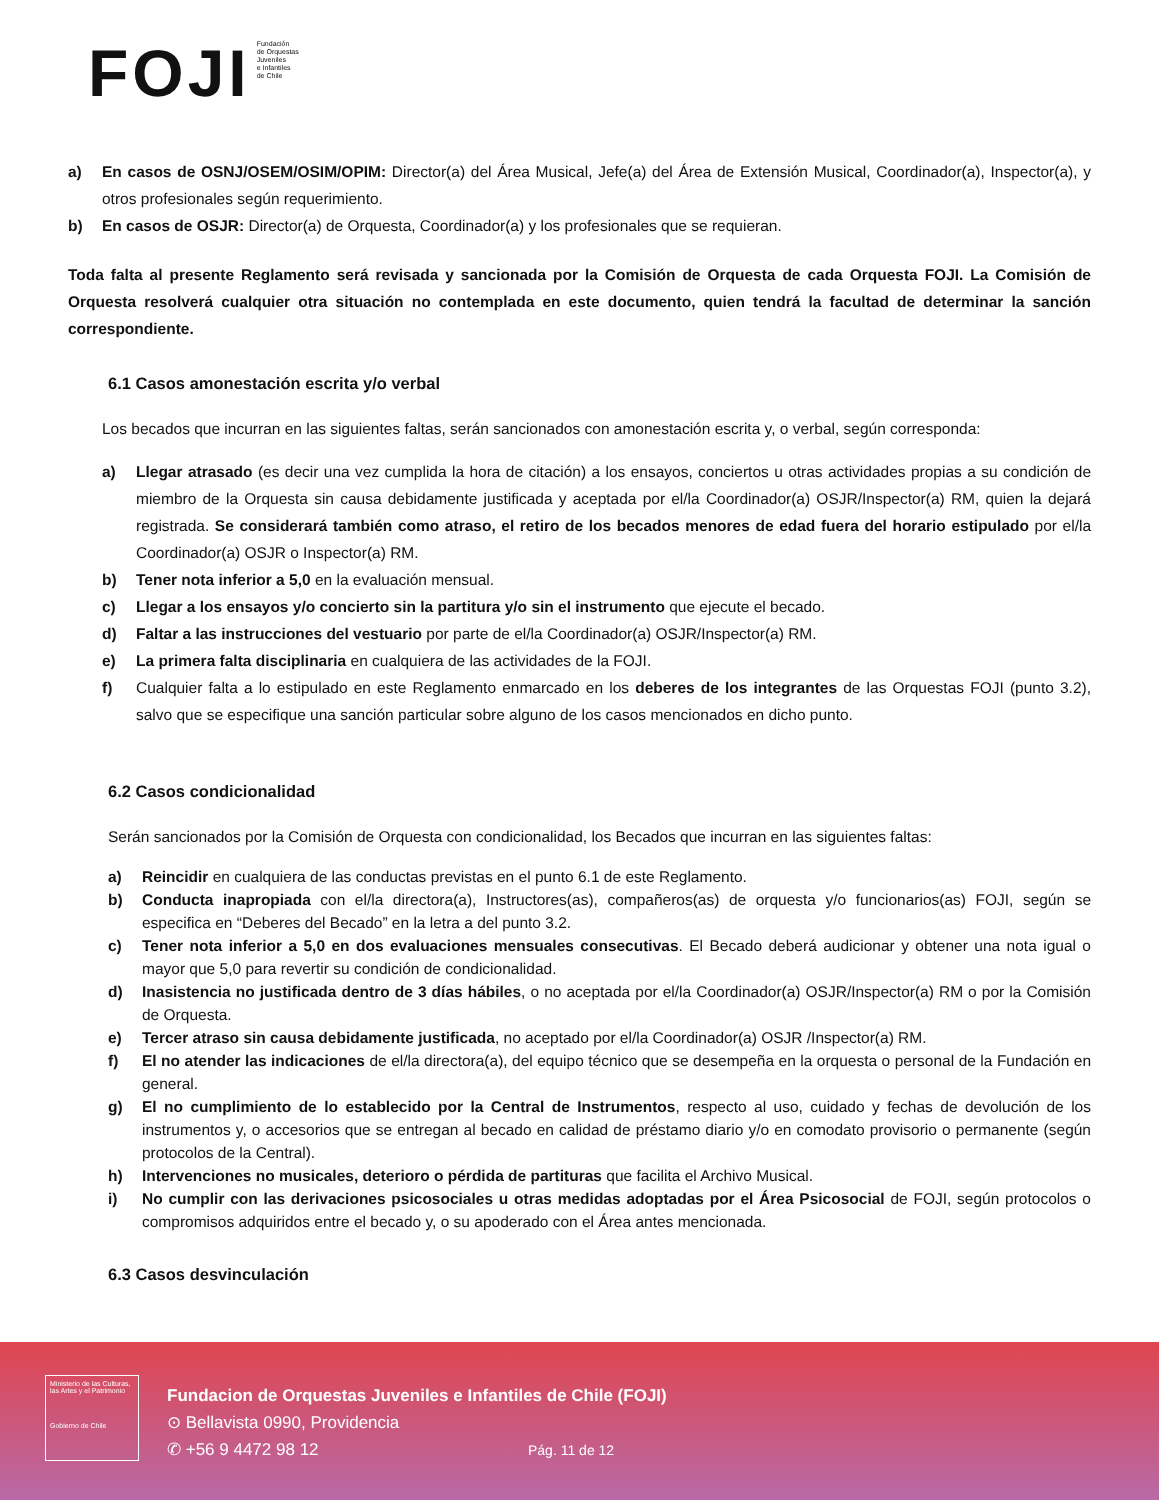FOJI
Fundación
de Orquestas
Juveniles
e Infantiles
de Chile
a) En casos de OSNJ/OSEM/OSIM/OPIM: Director(a) del Área Musical, Jefe(a) del Área de Extensión Musical, Coordinador(a), Inspector(a), y otros profesionales según requerimiento.
b) En casos de OSJR: Director(a) de Orquesta, Coordinador(a) y los profesionales que se requieran.
Toda falta al presente Reglamento será revisada y sancionada por la Comisión de Orquesta de cada Orquesta FOJI. La Comisión de Orquesta resolverá cualquier otra situación no contemplada en este documento, quien tendrá la facultad de determinar la sanción correspondiente.
6.1 Casos amonestación escrita y/o verbal
Los becados que incurran en las siguientes faltas, serán sancionados con amonestación escrita y, o verbal, según corresponda:
a) Llegar atrasado (es decir una vez cumplida la hora de citación) a los ensayos, conciertos u otras actividades propias a su condición de miembro de la Orquesta sin causa debidamente justificada y aceptada por el/la Coordinador(a) OSJR/Inspector(a) RM, quien la dejará registrada. Se considerará también como atraso, el retiro de los becados menores de edad fuera del horario estipulado por el/la Coordinador(a) OSJR o Inspector(a) RM.
b) Tener nota inferior a 5,0 en la evaluación mensual.
c) Llegar a los ensayos y/o concierto sin la partitura y/o sin el instrumento que ejecute el becado.
d) Faltar a las instrucciones del vestuario por parte de el/la Coordinador(a) OSJR/Inspector(a) RM.
e) La primera falta disciplinaria en cualquiera de las actividades de la FOJI.
f) Cualquier falta a lo estipulado en este Reglamento enmarcado en los deberes de los integrantes de las Orquestas FOJI (punto 3.2), salvo que se especifique una sanción particular sobre alguno de los casos mencionados en dicho punto.
6.2 Casos condicionalidad
Serán sancionados por la Comisión de Orquesta con condicionalidad, los Becados que incurran en las siguientes faltas:
a) Reincidir en cualquiera de las conductas previstas en el punto 6.1 de este Reglamento.
b) Conducta inapropiada con el/la directora(a), Instructores(as), compañeros(as) de orquesta y/o funcionarios(as) FOJI, según se especifica en “Deberes del Becado” en la letra a del punto 3.2.
c) Tener nota inferior a 5,0 en dos evaluaciones mensuales consecutivas. El Becado deberá audicionar y obtener una nota igual o mayor que 5,0 para revertir su condición de condicionalidad.
d) Inasistencia no justificada dentro de 3 días hábiles, o no aceptada por el/la Coordinador(a) OSJR/Inspector(a) RM o por la Comisión de Orquesta.
e) Tercer atraso sin causa debidamente justificada, no aceptado por el/la Coordinador(a) OSJR /Inspector(a) RM.
f) El no atender las indicaciones de el/la directora(a), del equipo técnico que se desempeña en la orquesta o personal de la Fundación en general.
g) El no cumplimiento de lo establecido por la Central de Instrumentos, respecto al uso, cuidado y fechas de devolución de los instrumentos y, o accesorios que se entregan al becado en calidad de préstamo diario y/o en comodato provisorio o permanente (según protocolos de la Central).
h) Intervenciones no musicales, deterioro o pérdida de partituras que facilita el Archivo Musical.
i) No cumplir con las derivaciones psicosociales u otras medidas adoptadas por el Área Psicosocial de FOJI, según protocolos o compromisos adquiridos entre el becado y, o su apoderado con el Área antes mencionada.
6.3 Casos desvinculación
Ministerio de las Culturas, las Artes y el Patrimonio
Gobierno de Chile
Fundacion de Orquestas Juveniles e Infantiles de Chile (FOJI)
⊙ Bellavista 0990, Providencia
✆ +56 9 4472 98 12
Pág. 11 de 12